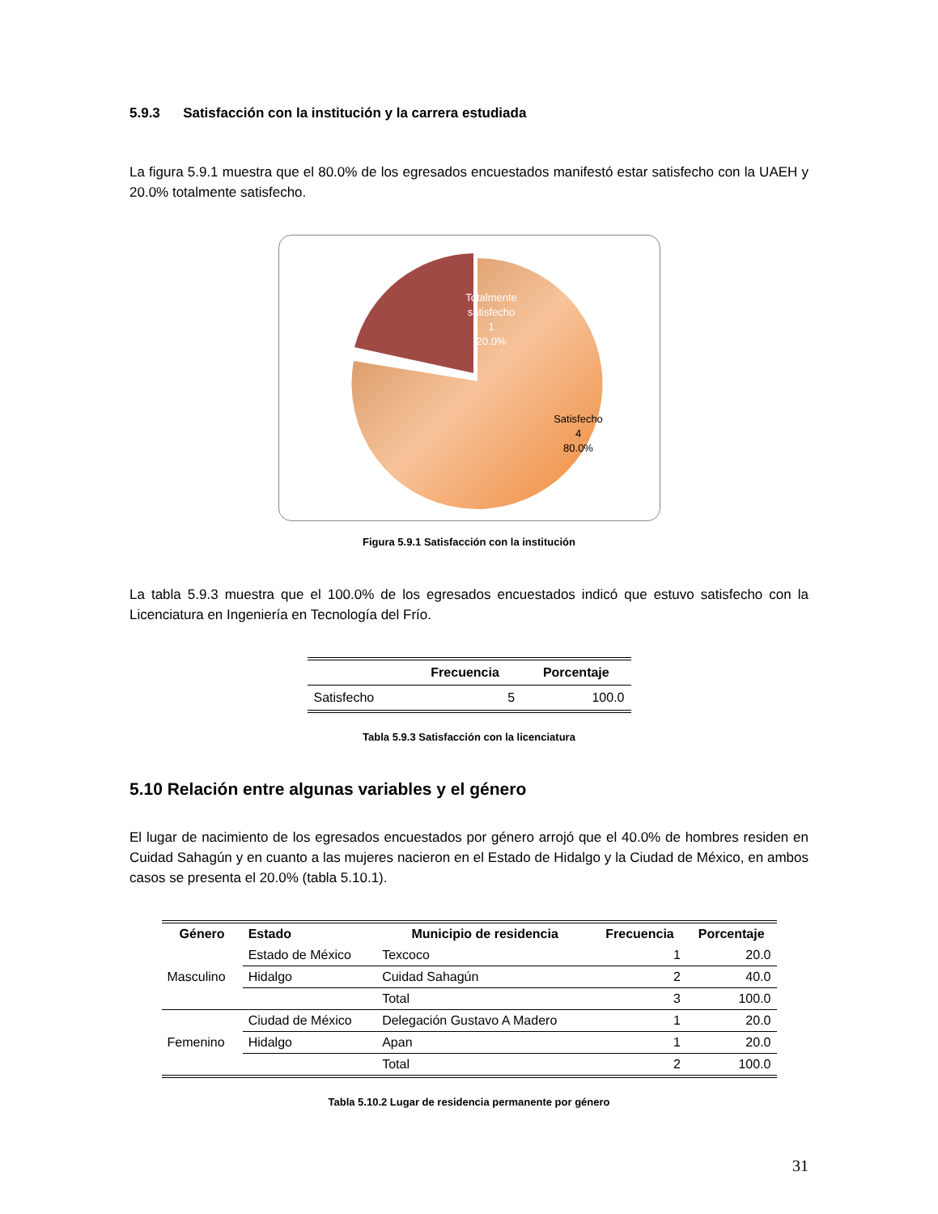5.9.3 Satisfacción con la institución y la carrera estudiada
La figura 5.9.1 muestra que el 80.0% de los egresados encuestados manifestó estar satisfecho con la UAEH y 20.0% totalmente satisfecho.
Totalmente satisfecho
1
20.0%
Satisfecho
4
80.0%
Figura 5.9.1 Satisfacción con la institución
La tabla 5.9.3 muestra que el 100.0% de los egresados encuestados indicó que estuvo satisfecho con la Licenciatura en Ingeniería en Tecnología del Frío.
| | Frecuencia | Porcentaje |
| --- | --- | --- |
| Satisfecho | 5 | 100.0 |
Tabla 5.9.3 Satisfacción con la licenciatura
5.10 Relación entre algunas variables y el género
El lugar de nacimiento de los egresados encuestados por género arrojó que el 40.0% de hombres residen en Cuidad Sahagún y en cuanto a las mujeres nacieron en el Estado de Hidalgo y la Ciudad de México, en ambos casos se presenta el 20.0% (tabla 5.10.1).
| Género | Estado | Municipio de residencia | Frecuencia | Porcentaje |
| --- | --- | --- | --- | --- |
| Masculino | Estado de México | Texcoco | 1 | 20.0 |
| | Hidalgo | Cuidad Sahagún | 2 | 40.0 |
| | | Total | 3 | 100.0 |
| Femenino | Ciudad de México | Delegación Gustavo A Madero | 1 | 20.0 |
| | Hidalgo | Apan | 1 | 20.0 |
| | | Total | 2 | 100.0 |
Tabla 5.10.2 Lugar de residencia permanente por género
31